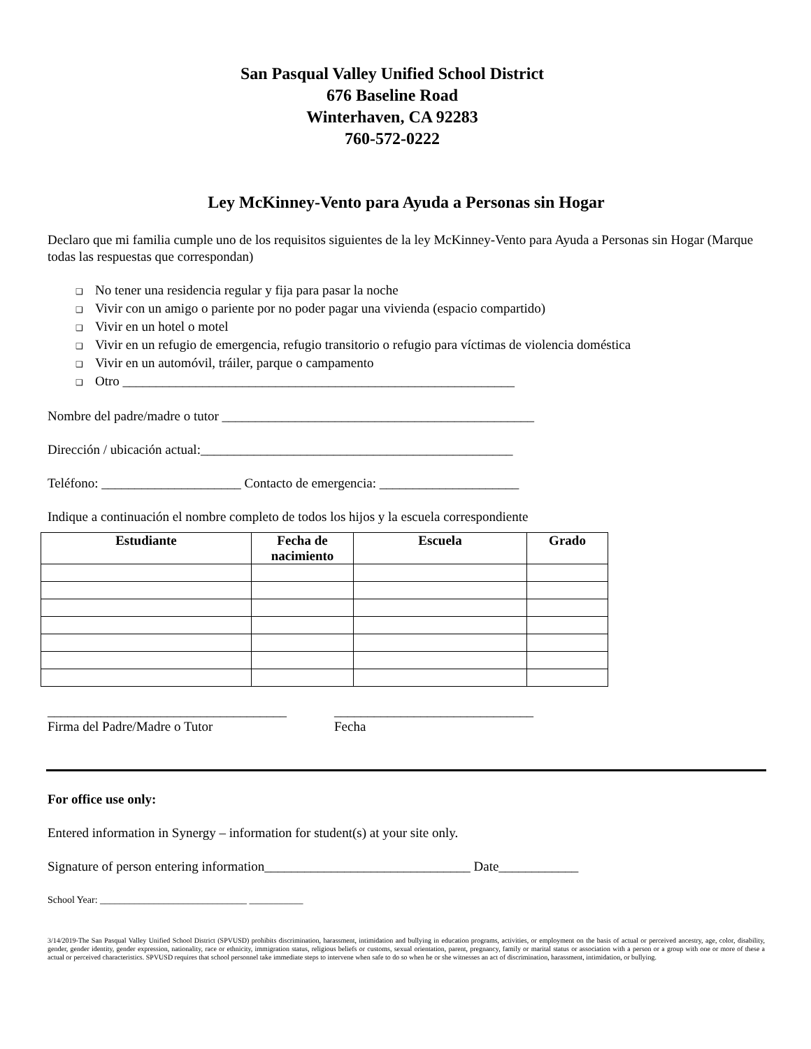San Pasqual Valley Unified School District
676 Baseline Road
Winterhaven, CA 92283
760-572-0222
Ley McKinney-Vento para Ayuda a Personas sin Hogar
Declaro que mi familia cumple uno de los requisitos siguientes de la ley McKinney-Vento para Ayuda a Personas sin Hogar (Marque todas las respuestas que correspondan)
❑ No tener una residencia regular y fija para pasar la noche
❑ Vivir con un amigo o pariente por no poder pagar una vivienda (espacio compartido)
❑ Vivir en un hotel o motel
❑ Vivir en un refugio de emergencia, refugio transitorio o refugio para víctimas de violencia doméstica
❑ Vivir en un automóvil, tráiler, parque o campamento
❑ Otro ___________________________________________________________
Nombre del padre/madre o tutor _______________________________________________
Dirección / ubicación actual:_______________________________________________
Teléfono: _____________________ Contacto de emergencia: _____________________
Indique a continuación el nombre completo de todos los hijos y la escuela correspondiente
| Estudiante | Fecha de nacimiento | Escuela | Grado |
| --- | --- | --- | --- |
____________________________________
Firma del Padre/Madre o Tutor
______________________________
Fecha
For office use only:
Entered information in Synergy – information for student(s) at your site only.
Signature of person entering information_______________________________ Date____________
School Year: ______________________________ ___________
3/14/2019-The San Pasqual Valley Unified School District (SPVUSD) prohibits discrimination, harassment, intimidation and bullying in education programs, activities, or employment on the basis of actual or perceived ancestry, age, color, disability, gender, gender identity, gender expression, nationality, race or ethnicity, immigration status, religious beliefs or customs, sexual orientation, parent, pregnancy, family or marital status or association with a person or a group with one or more of these a actual or perceived characteristics. SPVUSD requires that school personnel take immediate steps to intervene when safe to do so when he or she witnesses an act of discrimination, harassment, intimidation, or bullying.